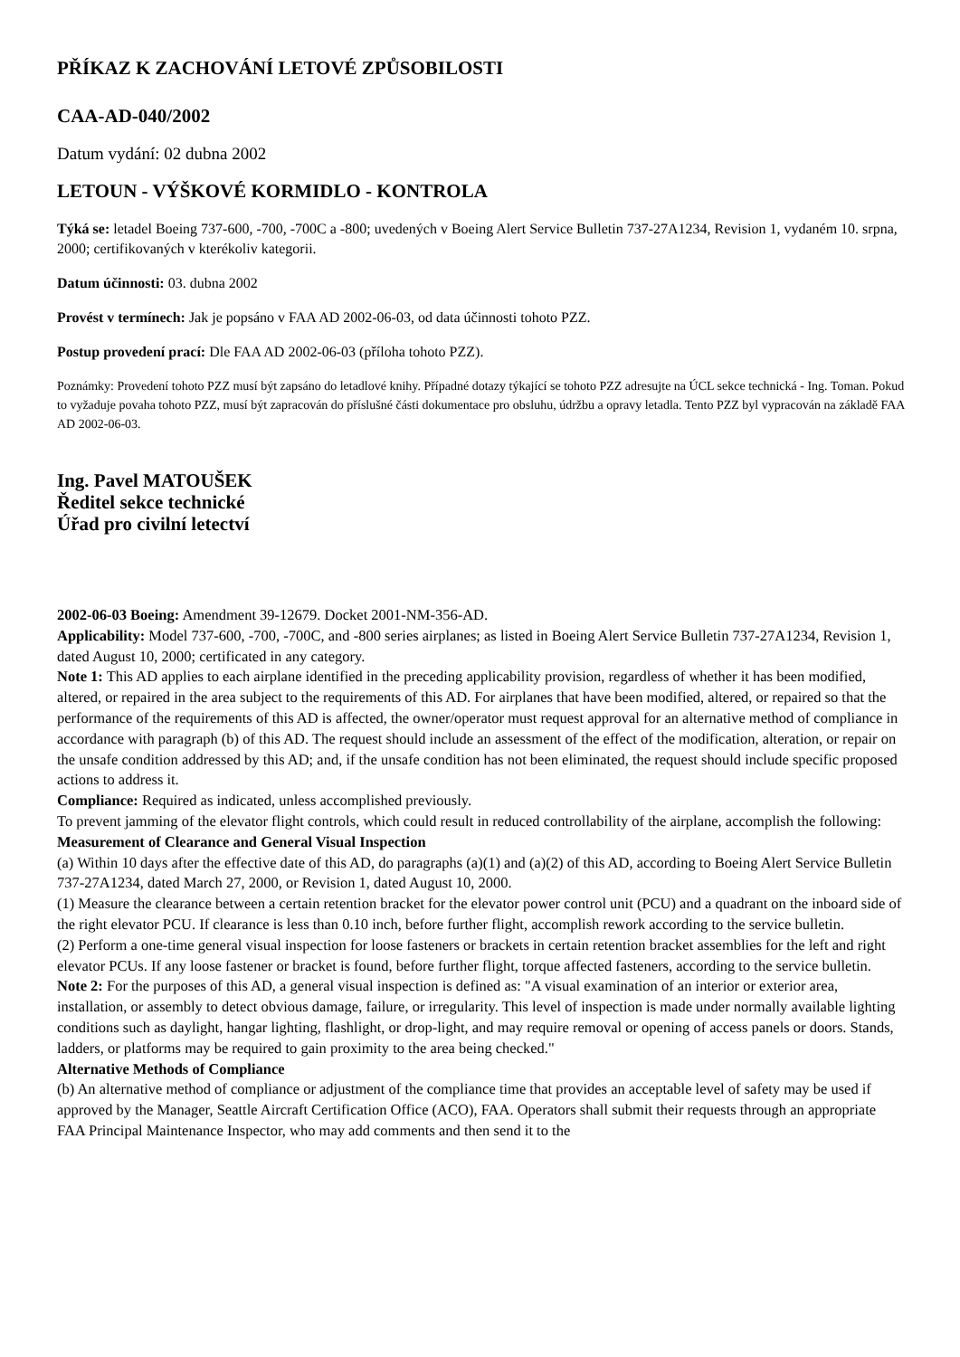PŘÍKAZ K ZACHOVÁNÍ LETOVÉ ZPŮSOBILOSTI
CAA-AD-040/2002
Datum vydání: 02 dubna 2002
LETOUN - VÝŠKOVÉ KORMIDLO - KONTROLA
Týká se: letadel Boeing 737-600, -700, -700C a -800; uvedených v Boeing Alert Service Bulletin 737-27A1234, Revision 1, vydaném 10. srpna, 2000; certifikovaných v kterékoliv kategorii.
Datum účinnosti: 03. dubna 2002
Provést v termínech: Jak je popsáno v FAA AD 2002-06-03, od data účinnosti tohoto PZZ.
Postup provedení prací: Dle FAA AD 2002-06-03 (příloha tohoto PZZ).
Poznámky: Provedení tohoto PZZ musí být zapsáno do letadlové knihy. Případné dotazy týkající se tohoto PZZ adresujte na ÚCL sekce technická - Ing. Toman. Pokud to vyžaduje povaha tohoto PZZ, musí být zapracován do příslušné části dokumentace pro obsluhu, údržbu a opravy letadla. Tento PZZ byl vypracován na základě FAA AD 2002-06-03.
Ing. Pavel MATOUŠEK
Ředitel sekce technické
Úřad pro civilní letectví
2002-06-03 Boeing: Amendment 39-12679. Docket 2001-NM-356-AD.
Applicability: Model 737-600, -700, -700C, and -800 series airplanes; as listed in Boeing Alert Service Bulletin 737-27A1234, Revision 1, dated August 10, 2000; certificated in any category.
Note 1: This AD applies to each airplane identified in the preceding applicability provision, regardless of whether it has been modified, altered, or repaired in the area subject to the requirements of this AD. For airplanes that have been modified, altered, or repaired so that the performance of the requirements of this AD is affected, the owner/operator must request approval for an alternative method of compliance in accordance with paragraph (b) of this AD. The request should include an assessment of the effect of the modification, alteration, or repair on the unsafe condition addressed by this AD; and, if the unsafe condition has not been eliminated, the request should include specific proposed actions to address it.
Compliance: Required as indicated, unless accomplished previously.
To prevent jamming of the elevator flight controls, which could result in reduced controllability of the airplane, accomplish the following:
Measurement of Clearance and General Visual Inspection
(a) Within 10 days after the effective date of this AD, do paragraphs (a)(1) and (a)(2) of this AD, according to Boeing Alert Service Bulletin 737-27A1234, dated March 27, 2000, or Revision 1, dated August 10, 2000.
(1) Measure the clearance between a certain retention bracket for the elevator power control unit (PCU) and a quadrant on the inboard side of the right elevator PCU. If clearance is less than 0.10 inch, before further flight, accomplish rework according to the service bulletin.
(2) Perform a one-time general visual inspection for loose fasteners or brackets in certain retention bracket assemblies for the left and right elevator PCUs. If any loose fastener or bracket is found, before further flight, torque affected fasteners, according to the service bulletin.
Note 2: For the purposes of this AD, a general visual inspection is defined as: "A visual examination of an interior or exterior area, installation, or assembly to detect obvious damage, failure, or irregularity. This level of inspection is made under normally available lighting conditions such as daylight, hangar lighting, flashlight, or drop-light, and may require removal or opening of access panels or doors. Stands, ladders, or platforms may be required to gain proximity to the area being checked."
Alternative Methods of Compliance
(b) An alternative method of compliance or adjustment of the compliance time that provides an acceptable level of safety may be used if approved by the Manager, Seattle Aircraft Certification Office (ACO), FAA. Operators shall submit their requests through an appropriate FAA Principal Maintenance Inspector, who may add comments and then send it to the